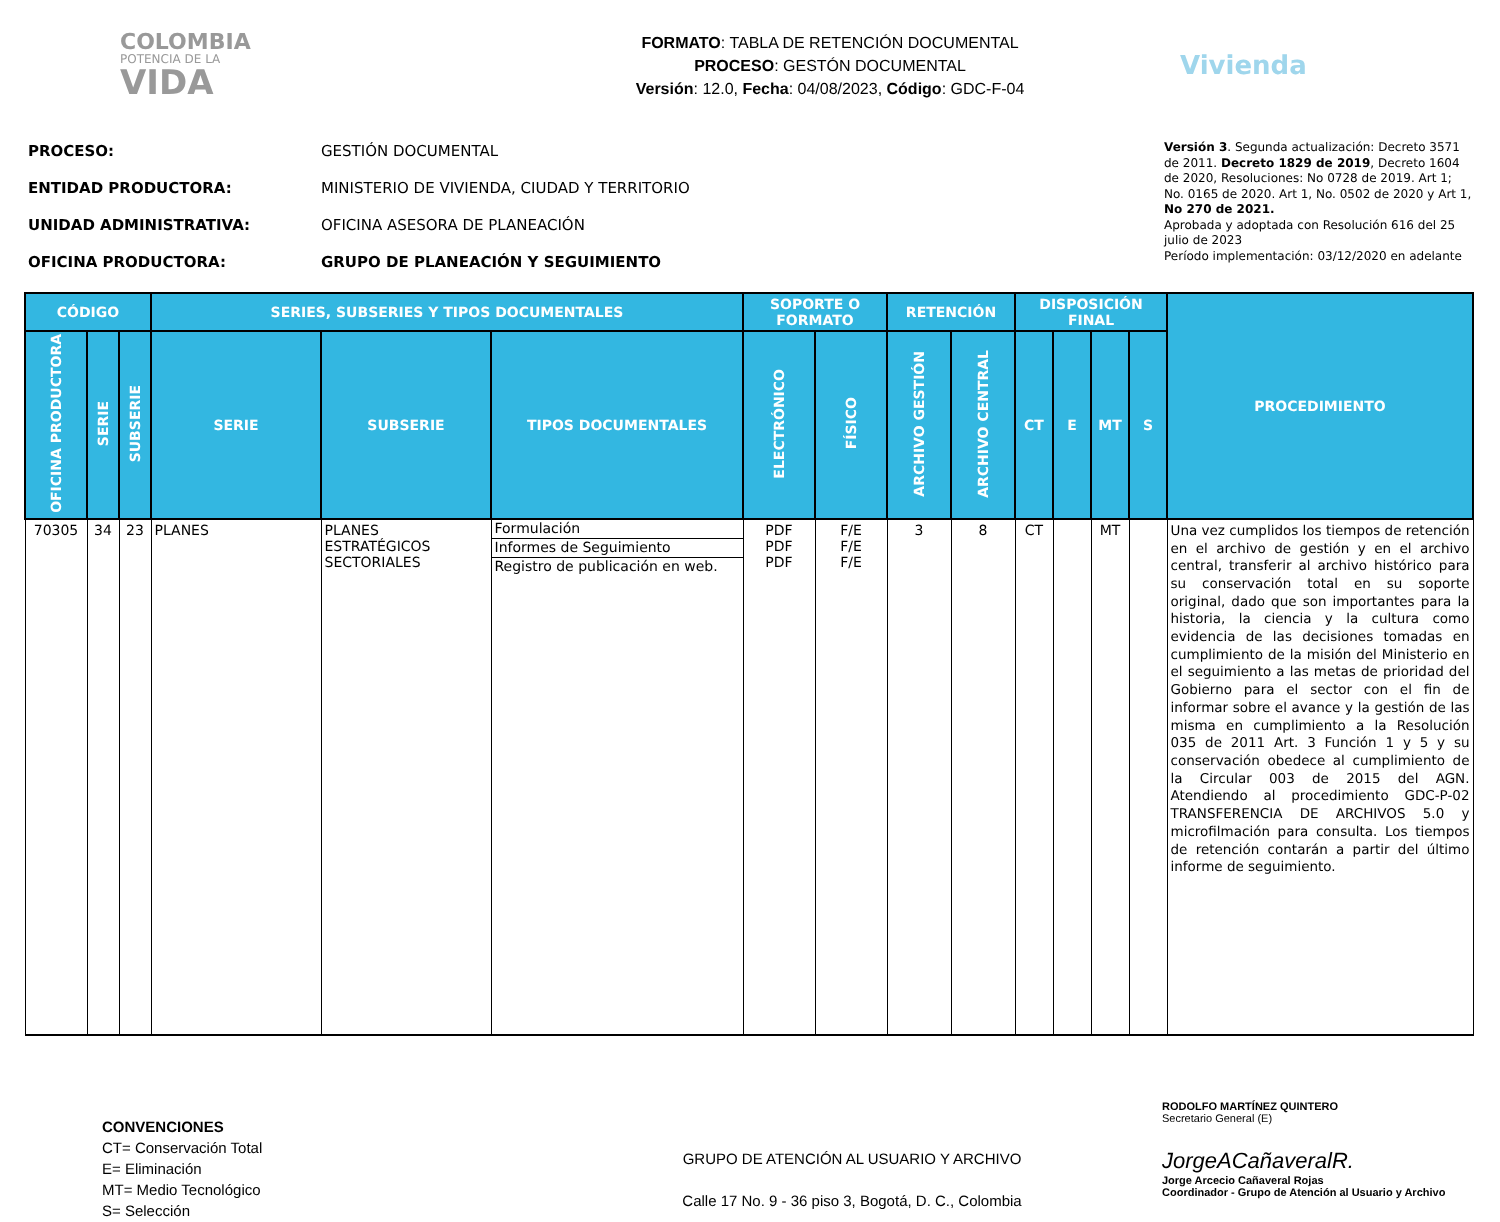COLOMBIA
POTENCIA DE LA
VIDA
FORMATO: TABLA DE RETENCIÓN DOCUMENTAL
PROCESO: GESTÓN DOCUMENTAL
Versión: 12.0, Fecha: 04/08/2023, Código: GDC-F-04
Vivienda
| PROCESO: | GESTIÓN DOCUMENTAL |
| ENTIDAD PRODUCTORA: | MINISTERIO DE VIVIENDA, CIUDAD Y TERRITORIO |
| UNIDAD ADMINISTRATIVA: | OFICINA ASESORA DE PLANEACIÓN |
| OFICINA PRODUCTORA: | GRUPO DE PLANEACIÓN Y SEGUIMIENTO |
Versión 3. Segunda actualización: Decreto 3571 de 2011. Decreto 1829 de 2019, Decreto 1604 de 2020, Resoluciones: No 0728 de 2019. Art 1; No. 0165 de 2020. Art 1, No. 0502 de 2020 y Art 1, No 270 de 2021.
Aprobada y adoptada con Resolución 616 del 25 julio de 2023
Período implementación: 03/12/2020 en adelante
| CÓDIGO | | | SERIES, SUBSERIES Y TIPOS DOCUMENTALES | | | SOPORTE O FORMATO | | RETENCIÓN | | DISPOSICIÓN FINAL | | | | PROCEDIMIENTO |
| --- | --- | --- | --- | --- | --- | --- | --- | --- | --- | --- | --- | --- | --- | --- |
| OFICINA PRODUCTORA | SERIE | SUBSERIE | SERIE | SUBSERIE | TIPOS DOCUMENTALES | ELECTRÓNICO | FÍSICO | ARCHIVO GESTIÓN | ARCHIVO CENTRAL | CT | E | MT | S | |
| 70305 | 34 | 23 | PLANES | PLANES ESTRATÉGICOS SECTORIALES | Formulación Informes de Seguimiento Registro de publicación en web. | PDF PDF PDF | F/E F/E F/E | 3 | 8 | CT | | MT | | Una vez cumplidos los tiempos de retención en el archivo de gestión y en el archivo central, transferir al archivo histórico para su conservación total en su soporte original, dado que son importantes para la historia, la ciencia y la cultura como evidencia de las decisiones tomadas en cumplimiento de la misión del Ministerio en el seguimiento a las metas de prioridad del Gobierno para el sector con el fin de informar sobre el avance y la gestión de las misma en cumplimiento a la Resolución 035 de 2011 Art. 3 Función 1 y 5 y su conservación obedece al cumplimiento de la Circular 003 de 2015 del AGN. Atendiendo al procedimiento GDC-P-02 TRANSFERENCIA DE ARCHIVOS 5.0 y microfilmación para consulta. Los tiempos de retención contarán a partir del último informe de seguimiento. |
CONVENCIONES
CT= Conservación Total
E= Eliminación
MT= Medio Tecnológico
S= Selección
GRUPO DE ATENCIÓN AL USUARIO Y ARCHIVO
Calle 17 No. 9 - 36 piso 3, Bogotá, D. C., Colombia
RODOLFO MARTÍNEZ QUINTERO
Secretario General (E)
JorgeACañaveralR.
Jorge Arcecio Cañaveral Rojas
Coordinador - Grupo de Atención al Usuario y Archivo